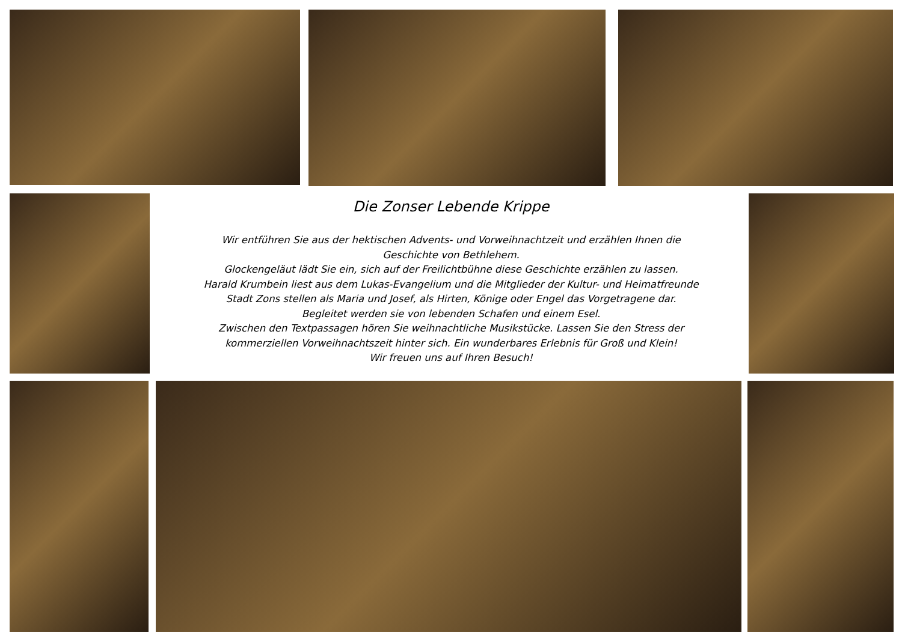Die Zonser Lebende Krippe
Wir entführen Sie aus der hektischen Advents- und Vorweihnachtzeit und erzählen Ihnen die
Geschichte von Bethlehem.
Glockengeläut lädt Sie ein, sich auf der Freilichtbühne diese Geschichte erzählen zu lassen.
Harald Krumbein liest aus dem Lukas-Evangelium und die Mitglieder der Kultur- und Heimatfreunde
Stadt Zons stellen als Maria und Josef, als Hirten, Könige oder Engel das Vorgetragene dar.
Begleitet werden sie von lebenden Schafen und einem Esel.
Zwischen den Textpassagen hören Sie weihnachtliche Musikstücke. Lassen Sie den Stress der
kommerziellen Vorweihnachtszeit hinter sich. Ein wunderbares Erlebnis für Groß und Klein!
Wir freuen uns auf Ihren Besuch!